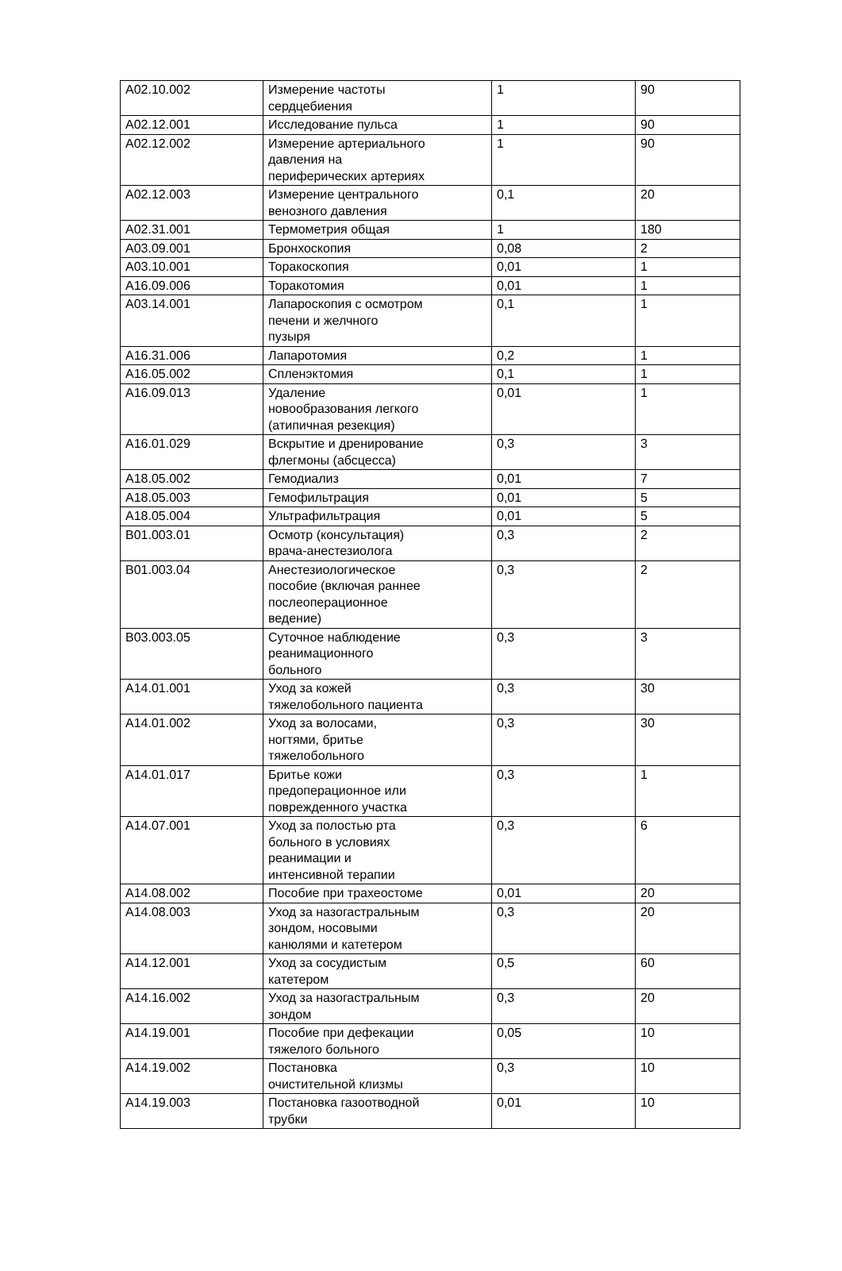| A02.10.002 | Измерение частоты сердцебиения | 1 | 90 |
| A02.12.001 | Исследование пульса | 1 | 90 |
| A02.12.002 | Измерение артериального давления на периферических артериях | 1 | 90 |
| A02.12.003 | Измерение центрального венозного давления | 0,1 | 20 |
| A02.31.001 | Термометрия общая | 1 | 180 |
| A03.09.001 | Бронхоскопия | 0,08 | 2 |
| A03.10.001 | Торакоскопия | 0,01 | 1 |
| A16.09.006 | Торакотомия | 0,01 | 1 |
| A03.14.001 | Лапароскопия с осмотром печени и желчного пузыря | 0,1 | 1 |
| A16.31.006 | Лапаротомия | 0,2 | 1 |
| A16.05.002 | Спленэктомия | 0,1 | 1 |
| A16.09.013 | Удаление новообразования легкого (атипичная резекция) | 0,01 | 1 |
| A16.01.029 | Вскрытие и дренирование флегмоны (абсцесса) | 0,3 | 3 |
| A18.05.002 | Гемодиализ | 0,01 | 7 |
| A18.05.003 | Гемофильтрация | 0,01 | 5 |
| A18.05.004 | Ультрафильтрация | 0,01 | 5 |
| B01.003.01 | Осмотр (консультация) врача-анестезиолога | 0,3 | 2 |
| B01.003.04 | Анестезиологическое пособие (включая раннее послеоперационное ведение) | 0,3 | 2 |
| B03.003.05 | Суточное наблюдение реанимационного больного | 0,3 | 3 |
| A14.01.001 | Уход за кожей тяжелобольного пациента | 0,3 | 30 |
| A14.01.002 | Уход за волосами, ногтями, бритье тяжелобольного | 0,3 | 30 |
| A14.01.017 | Бритье кожи предоперационное или поврежденного участка | 0,3 | 1 |
| A14.07.001 | Уход за полостью рта больного в условиях реанимации и интенсивной терапии | 0,3 | 6 |
| A14.08.002 | Пособие при трахеостоме | 0,01 | 20 |
| A14.08.003 | Уход за назогастральным зондом, носовыми канюлями и катетером | 0,3 | 20 |
| A14.12.001 | Уход за сосудистым катетером | 0,5 | 60 |
| A14.16.002 | Уход за назогастральным зондом | 0,3 | 20 |
| A14.19.001 | Пособие при дефекации тяжелого больного | 0,05 | 10 |
| A14.19.002 | Постановка очистительной клизмы | 0,3 | 10 |
| A14.19.003 | Постановка газоотводной трубки | 0,01 | 10 |